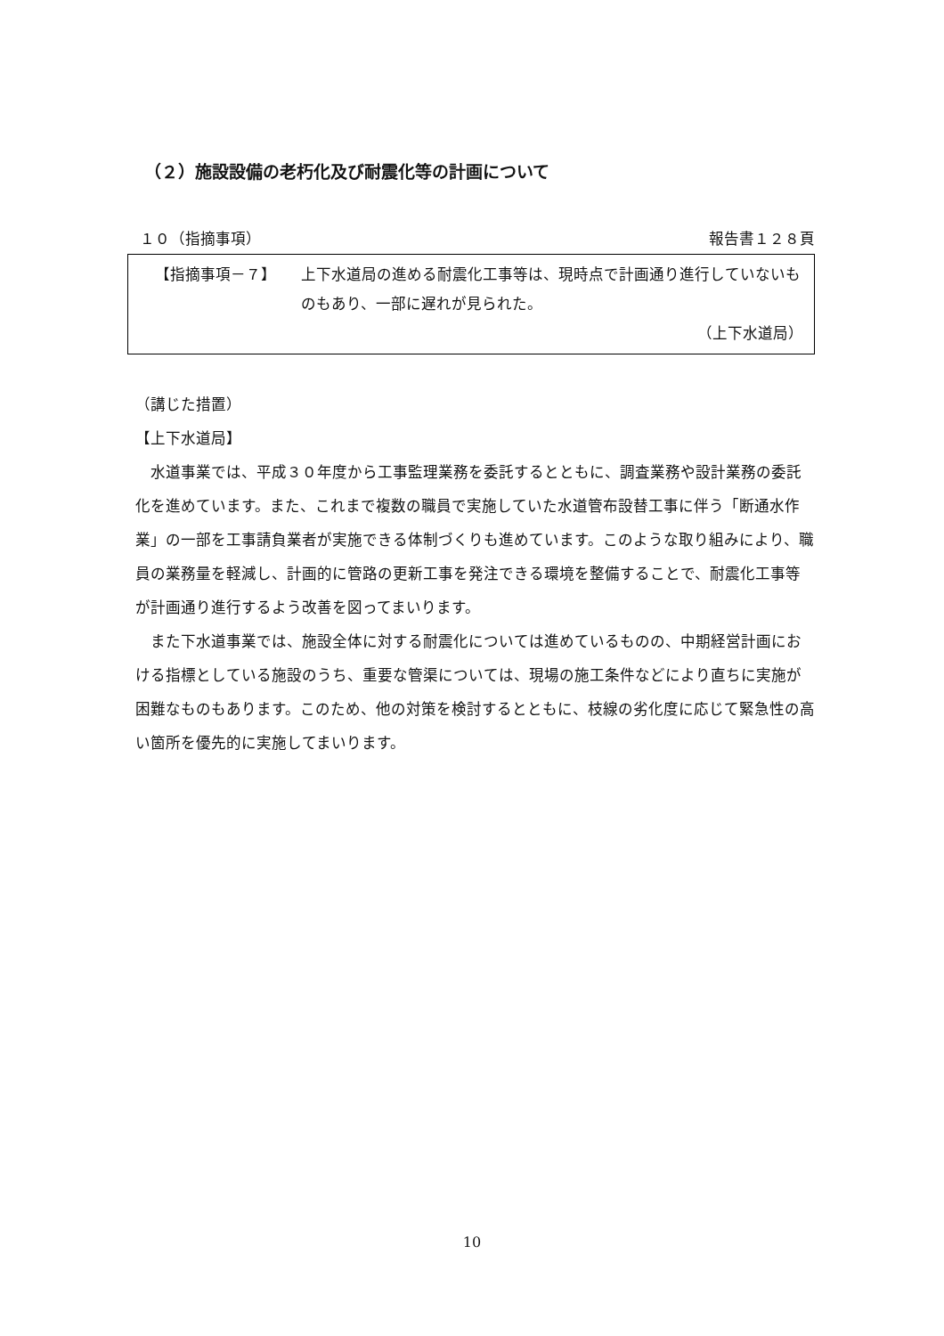（２）施設設備の老朽化及び耐震化等の計画について
１０（指摘事項） 報告書１２８頁
【指摘事項－７】
上下水道局の進める耐震化工事等は、現時点で計画通り進行していないものもあり、一部に遅れが見られた。
（上下水道局）
（講じた措置）
【上下水道局】
水道事業では、平成３０年度から工事監理業務を委託するとともに、調査業務や設計業務の委託化を進めています。また、これまで複数の職員で実施していた水道管布設替工事に伴う「断通水作業」の一部を工事請負業者が実施できる体制づくりも進めています。このような取り組みにより、職員の業務量を軽減し、計画的に管路の更新工事を発注できる環境を整備することで、耐震化工事等が計画通り進行するよう改善を図ってまいります。
また下水道事業では、施設全体に対する耐震化については進めているものの、中期経営計画における指標としている施設のうち、重要な管渠については、現場の施工条件などにより直ちに実施が困難なものもあります。このため、他の対策を検討するとともに、枝線の劣化度に応じて緊急性の高い箇所を優先的に実施してまいります。
10